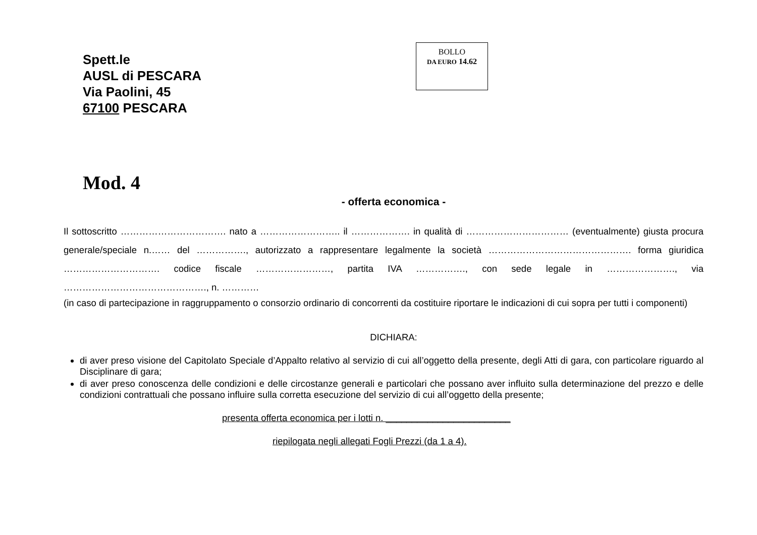Spett.le
AUSL di PESCARA
Via Paolini, 45
67100 PESCARA
BOLLO
DA E URO 14.62
Mod. 4
- offerta economica -
Il sottoscritto ……………………………. nato a …………………….. il ………………. in qualità di …………………………… (eventualmente) giusta procura generale/speciale n.…… del ……………., autorizzato a rappresentare legalmente la società ………………………………………. forma giuridica …………………………. codice fiscale ……………………, partita IVA ……………., con sede legale in …………………., via ………………………………………., n. …………
(in caso di partecipazione in raggruppamento o consorzio ordinario di concorrenti da costituire riportare le indicazioni di cui sopra per tutti i componenti)
DICHIARA:
di aver preso visione del Capitolato Speciale d’Appalto relativo al servizio di cui all’oggetto della presente, degli Atti di gara, con particolare riguardo al Disciplinare di gara;
di aver preso conoscenza delle condizioni e delle circostanze generali e particolari che possano aver influito sulla determinazione del prezzo e delle condizioni contrattuali che possano influire sulla corretta esecuzione del servizio di cui all’oggetto della presente;
presenta offerta economica per i lotti n. ________________________
riepilogata negli allegati Fogli Prezzi (da 1 a 4).